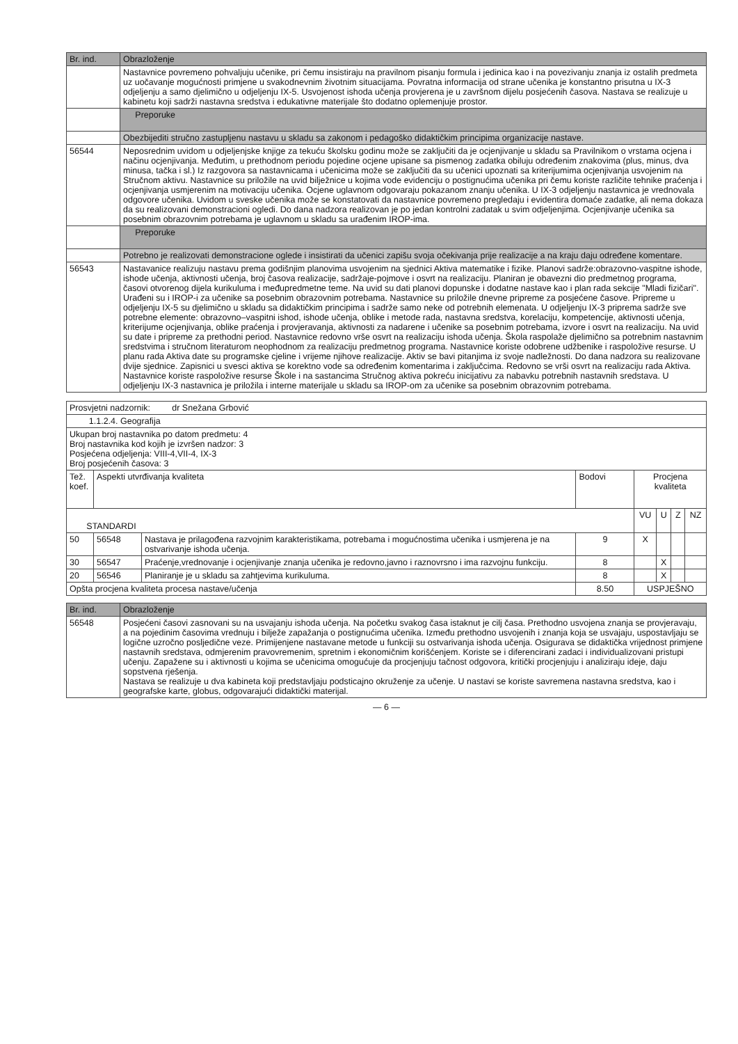| Br. ind. | Obrazloženje |
| --- | --- |
| | Nastavnice povremeno pohvaljuju učenike, pri čemu insistiraju na pravilnom pisanju formula i jedinica kao i na povezivanju znanja iz ostalih predmeta uz uočavanje mogućnosti primjene u svakodnevnim životnim situacijama. Povratna informacija od strane učenika je konstantno prisutna u IX-3 odjeljenju a samo djelimično u odjeljenju IX-5. Usvojenost ishoda učenja provjerena je u završnom dijelu posjećenih časova. Nastava se realizuje u kabinetu koji sadrži nastavna sredstva i edukativne materijale što dodatno oplemenjuje prostor. |
| | Preporuke |
| | Obezbijediti stručno zastupljenu nastavu u skladu sa zakonom i pedagoško didaktičkim principima organizacije nastave. |
| 56544 | Neposrednim uvidom u odjeljenjske knjige za tekuću školsku godinu može se zaključiti da je ocjenjivanje u skladu sa Pravilnikom o vrstama ocjena i načinu ocjenjivanja. Međutim, u prethodnom periodu pojedine ocjene upisane sa pismenog zadatka obiluju određenim znakovima (plus, minus, dva minusa, tačka i sl.) Iz razgovora sa nastavnicama i učenicima može se zaključiti da su učenici upoznati sa kriterijumima ocjenjivanja usvojenim na Stručnom aktivu. Nastavnice su priložile na uvid bilježnice u kojima vode evidenciju o postignućima učenika pri čemu koriste različite tehnike praćenja i ocjenjivanja usmjerenim na motivaciju učenika. Ocjene uglavnom odgovaraju pokazanom znanju učenika. U IX-3 odjeljenju nastavnica je vrednovala odgovore učenika. Uvidom u sveske učenika može se konstatovati da nastavnice povremeno pregledaju i evidentira domaće zadatke, ali nema dokaza da su realizovani demonstracioni ogledi. Do dana nadzora realizovan je po jedan kontrolni zadatak u svim odjeljenjima. Ocjenjivanje učenika sa posebnim obrazovnim potrebama je uglavnom u skladu sa urađenim IROP-ima. |
| | Preporuke |
| | Potrebno je realizovati demonstracione oglede i insistirati da učenici zapišu svoja očekivanja prije realizacije a na kraju daju određene komentare. |
| 56543 | Nastavanice realizuju nastavu prema godišnjim planovima usvojenim na sjednici Aktiva matematike i fizike. Planovi sadrže:obrazovno-vaspitne ishode, ishode učenja, aktivnosti učenja, broj časova realizacije, sadržaje-pojmove i osvrt na realizaciju. Planiran je obavezni dio predmetnog programa, časovi otvorenog dijela kurikuluma i međupredmetne teme. Na uvid su dati planovi dopunske i dodatne nastave kao i plan rada sekcije "Mladi fizičari". Urađeni su i IROP-i za učenike sa posebnim obrazovnim potrebama. Nastavnice su priložile dnevne pripreme za posjećene časove. Pripreme u odjeljenju IX-5 su djelimično u skladu sa didaktičkim principima i sadrže samo neke od potrebnih elemenata. U odjeljenju IX-3 priprema sadrže sve potrebne elemente: obrazovno–vaspitni ishod, ishode učenja, oblike i metode rada, nastavna sredstva, korelaciju, kompetencije, aktivnosti učenja, kriterijume ocjenjivanja, oblike praćenja i provjeravanja, aktivnosti za nadarene i učenike sa posebnim potrebama, izvore i osvrt na realizaciju. Na uvid su date i pripreme za prethodni period. Nastavnice redovno vrše osvrt na realizaciju ishoda učenja. Škola raspolaže djelimično sa potrebnim nastavnim sredstvima i stručnom literaturom neophodnom za realizaciju predmetnog programa. Nastavnice koriste odobrene udžbenike i raspoložive resurse. U planu rada Aktiva date su programske cjeline i vrijeme njihove realizacije. Aktiv se bavi pitanjima iz svoje nadležnosti. Do dana nadzora su realizovane dvije sjednice. Zapisnici u svesci aktiva se korektno vode sa određenim komentarima i zaključcima. Redovno se vrši osvrt na realizaciju rada Aktiva. Nastavnice koriste raspoložive resurse Škole i na sastancima Stručnog aktiva pokreću inicijativu za nabavku potrebnih nastavnih sredstava. U odjeljenju IX-3 nastavnica je priložila i interne materijale u skladu sa IROP-om za učenike sa posebnim obrazovnim potrebama. |
| Prosvjetni nadzornik: dr Snežana Grbović | | | | | | | |
| 1.1.2.4. Geografija | | | | | | | |
| Ukupan broj nastavnika po datom predmetu: 4 Broj nastavnika kod kojih je izvršen nadzor: 3 Posjećena odjeljenja: VIII-4,VII-4, IX-3 Broj posjećenih časova: 3 | | | | | | | |
| Tež. koef. | Aspekti utvrđivanja kvaliteta | | Bodovi | Procjena kvaliteta | | | |
| STANDARDI | | | | VU | U | Z | NZ |
| 50 | 56548 | Nastava je prilagođena razvojnim karakteristikama, potrebama i mogućnostima učenika i usmjerena je na ostvarivanje ishoda učenja. | 9 | X | | | |
| 30 | 56547 | Praćenje,vrednovanje i ocjenjivanje znanja učenika je redovno,javno i raznovrsno i ima razvojnu funkciju. | 8 | | X | | |
| 20 | 56546 | Planiranje je u skladu sa zahtjevima kurikuluma. | 8 | | X | | |
| Opšta procjena kvaliteta procesa nastave/učenja | | | 8.50 | USPJEŠNO | | | |
| Br. ind. | Obrazloženje |
| --- | --- |
| 56548 | Posjećeni časovi zasnovani su na usvajanju ishoda učenja. Na početku svakog časa istaknut je cilj časa. Prethodno usvojena znanja se provjeravaju, a na pojedinim časovima vrednuju i bilježe zapažanja o postignućima učenika. Između prethodno usvojenih i znanja koja se usvajaju, uspostavljaju se logične uzročno posljedične veze. Primijenjene nastavane metode u funkciji su ostvarivanja ishoda učenja. Osigurava se didaktička vrijednost primjene nastavnih sredstava, odmjerenim pravovremenim, spretnim i ekonomičnim korišćenjem. Koriste se i diferencirani zadaci i individualizovani pristupi učenju. Zapažene su i aktivnosti u kojima se učenicima omogućuje da procjenjuju tačnost odgovora, kritički procjenjuju i analiziraju ideje, daju sopstvena rješenja. Nastava se realizuje u dva kabineta koji predstavljaju podsticajno okruženje za učenje. U nastavi se koriste savremena nastavna sredstva, kao i geografske karte, globus, odgovarajući didaktički materijal. |
— 6 —